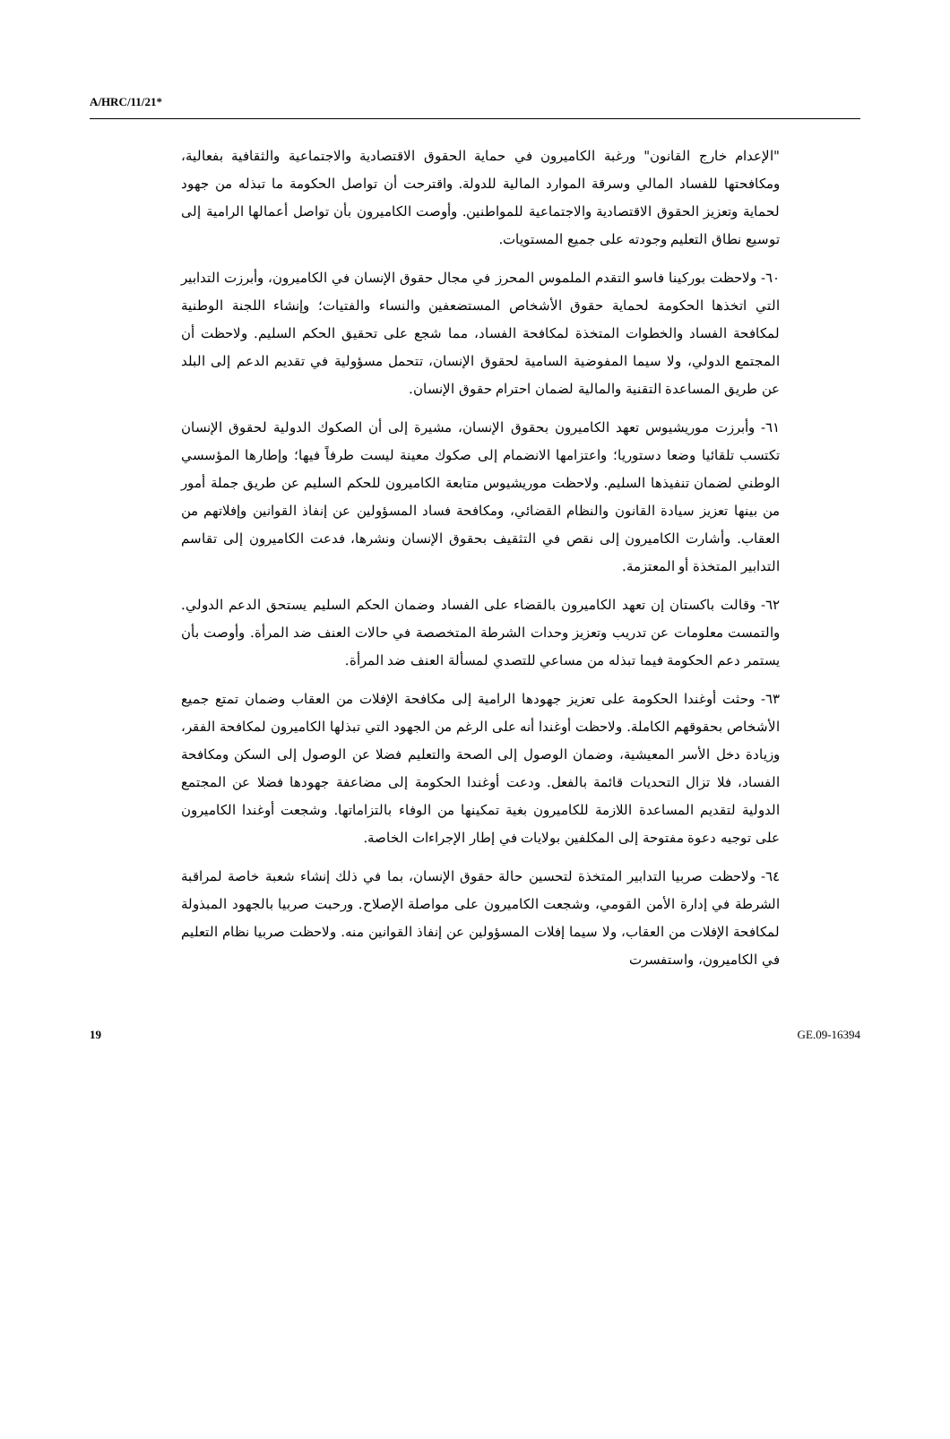A/HRC/11/21*
"الإعدام خارج القانون" ورغبة الكاميرون في حماية الحقوق الاقتصادية والاجتماعية والثقافية بفعالية، ومكافحتها للفساد المالي وسرقة الموارد المالية للدولة. واقترحت أن تواصل الحكومة ما تبذله من جهود لحماية وتعزيز الحقوق الاقتصادية والاجتماعية للمواطنين. وأوصت الكاميرون بأن تواصل أعمالها الرامية إلى توسيع نطاق التعليم وجودته على جميع المستويات.
٦٠- ولاحظت بوركينا فاسو التقدم الملموس المحرز في مجال حقوق الإنسان في الكاميرون، وأبرزت التدابير التي اتخذها الحكومة لحماية حقوق الأشخاص المستضعفين والنساء والفتيات؛ وإنشاء اللجنة الوطنية لمكافحة الفساد والخطوات المتخذة لمكافحة الفساد، مما شجع على تحقيق الحكم السليم. ولاحظت أن المجتمع الدولي، ولا سيما المفوضية السامية لحقوق الإنسان، تتحمل مسؤولية في تقديم الدعم إلى البلد عن طريق المساعدة التقنية والمالية لضمان احترام حقوق الإنسان.
٦١- وأبرزت موريشيوس تعهد الكاميرون بحقوق الإنسان، مشيرة إلى أن الصكوك الدولية لحقوق الإنسان تكتسب تلقائيا وضعا دستوريا؛ واعتزامها الانضمام إلى صكوك معينة ليست طرفاً فيها؛ وإطارها المؤسسي الوطني لضمان تنفيذها السليم. ولاحظت موريشيوس متابعة الكاميرون للحكم السليم عن طريق جملة أمور من بينها تعزيز سيادة القانون والنظام القضائي، ومكافحة فساد المسؤولين عن إنفاذ القوانين وإفلاتهم من العقاب. وأشارت الكاميرون إلى نقص في التثقيف بحقوق الإنسان ونشرها، فدعت الكاميرون إلى تقاسم التدابير المتخذة أو المعتزمة.
٦٢- وقالت باكستان إن تعهد الكاميرون بالقضاء على الفساد وضمان الحكم السليم يستحق الدعم الدولي. والتمست معلومات عن تدريب وتعزيز وحدات الشرطة المتخصصة في حالات العنف ضد المرأة. وأوصت بأن يستمر دعم الحكومة فيما تبذله من مساعي للتصدي لمسألة العنف ضد المرأة.
٦٣- وحثت أوغندا الحكومة على تعزيز جهودها الرامية إلى مكافحة الإفلات من العقاب وضمان تمتع جميع الأشخاص بحقوقهم الكاملة. ولاحظت أوغندا أنه على الرغم من الجهود التي تبذلها الكاميرون لمكافحة الفقر، وزيادة دخل الأسر المعيشية، وضمان الوصول إلى الصحة والتعليم فضلا عن الوصول إلى السكن ومكافحة الفساد، فلا تزال التحديات قائمة بالفعل. ودعت أوغندا الحكومة إلى مضاعفة جهودها فضلا عن المجتمع الدولية لتقديم المساعدة اللازمة للكاميرون بغية تمكينها من الوفاء بالتزاماتها. وشجعت أوغندا الكاميرون على توجيه دعوة مفتوحة إلى المكلفين بولايات في إطار الإجراءات الخاصة.
٦٤- ولاحظت صربيا التدابير المتخذة لتحسين حالة حقوق الإنسان، بما في ذلك إنشاء شعبة خاصة لمراقبة الشرطة في إدارة الأمن القومي، وشجعت الكاميرون على مواصلة الإصلاح. ورحبت صربيا بالجهود المبذولة لمكافحة الإفلات من العقاب، ولا سيما إفلات المسؤولين عن إنفاذ القوانين منه. ولاحظت صربيا نظام التعليم في الكاميرون، واستفسرت
19 GE.09-16394